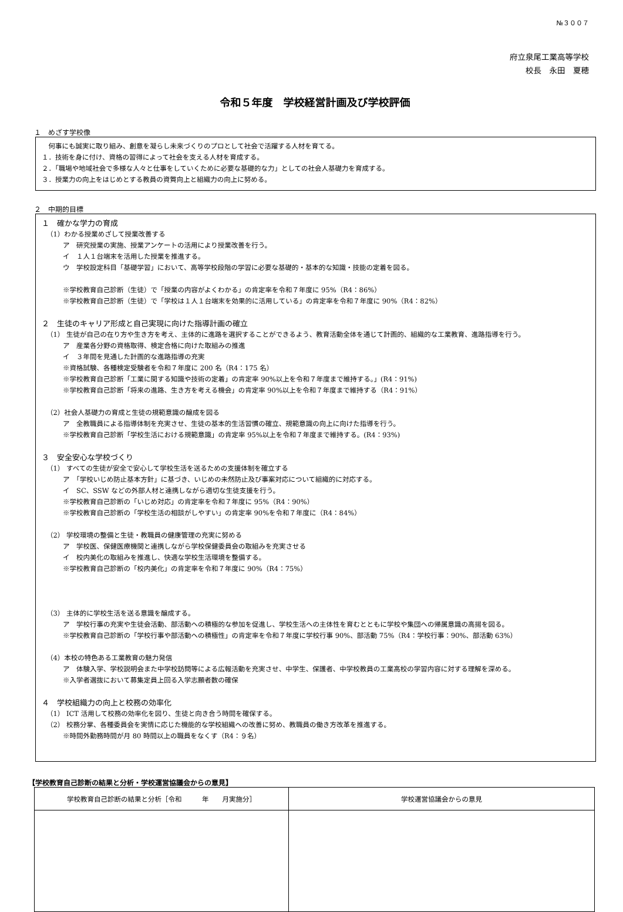№３００７
府立泉尾工業高等学校
校長　永田　夏穂
令和５年度　学校経営計画及び学校評価
１　めざす学校像
　何事にも誠実に取り組み、創意を凝らし未来づくりのプロとして社会で活躍する人材を育てる。
１．技術を身に付け、資格の習得によって社会を支える人材を育成する。
２．「職場や地域社会で多様な人々と仕事をしていくために必要な基礎的な力」としての社会人基礎力を育成する。
３．授業力の向上をはじめとする教員の資質向上と組織力の向上に努める。
２　中期的目標
１　確かな学力の育成
（1）わかる授業めざして授業改善する
ア　研究授業の実施、授業アンケートの活用により授業改善を行う。
イ　１人１台端末を活用した授業を推進する。
ウ　学校設定科目「基礎学習」において、高等学校段階の学習に必要な基礎的・基本的な知識・技能の定着を図る。
※学校教育自己診断（生徒）で「授業の内容がよくわかる」の肯定率を令和７年度に 95%（R4：86%）
※学校教育自己診断（生徒）で「学校は１人１台端末を効果的に活用している」の肯定率を令和７年度に 90%（R4：82%）
２　生徒のキャリア形成と自己実現に向けた指導計画の確立
（1） 生徒が自己の在り方や生き方を考え、主体的に進路を選択することができるよう、教育活動全体を通じて計画的、組織的な工業教育、進路指導を行う。
ア　産業各分野の資格取得、検定合格に向けた取組みの推進
イ　３年間を見通した計画的な進路指導の充実
※資格試験、各種検定受験者を令和７年度に 200 名（R4：175 名）
※学校教育自己診断「工業に関する知識や技術の定着」の肯定率 90%以上を令和７年度まで維持する。」(R4：91%)
※学校教育自己診断「将来の進路、生き方を考える機会」の肯定率 90%以上を令和７年度まで維持する（R4：91%）
（2）社会人基礎力の育成と生徒の規範意識の醸成を図る
ア　全教職員による指導体制を充実させ、生徒の基本的生活習慣の確立、規範意識の向上に向けた指導を行う。
※学校教育自己診断「学校生活における規範意識」の肯定率 95%以上を令和７年度まで維持する。(R4：93%)
３　安全安心な学校づくり
（1） すべての生徒が安全で安心して学校生活を送るための支援体制を確立する
ア　「学校いじめ防止基本方針」に基づき、いじめの未然防止及び事案対応について組織的に対応する。
イ　SC、SSW などの外部人材と連携しながら適切な生徒支援を行う。
※学校教育自己診断の「いじめ対応」の肯定率を令和７年度に 95%（R4：90%）
※学校教育自己診断の「学校生活の相談がしやすい」の肯定率 90%を令和７年度に（R4：84%）
（2） 学校環境の整備と生徒・教職員の健康管理の充実に努める
ア　学校医、保健医療機関と連携しながら学校保健委員会の取組みを充実させる
イ　校内美化の取組みを推進し、快適な学校生活環境を整備する。
※学校教育自己診断の「校内美化」の肯定率を令和７年度に 90%（R4：75%）
（3） 主体的に学校生活を送る意識を醸成する。
ア　学校行事の充実や生徒会活動、部活動への積極的な参加を促進し、学校生活への主体性を育むとともに学校や集団への帰属意識の高揚を図る。
※学校教育自己診断の「学校行事や部活動への積極性」の肯定率を令和７年度に学校行事 90%、部活動 75%（R4：学校行事：90%、部活動 63%）
（4）本校の特色ある工業教育の魅力発信
ア　体験入学、学校説明会また中学校訪問等による広報活動を充実させ、中学生、保護者、中学校教員の工業高校の学習内容に対する理解を深める。
※入学者選抜において募集定員上回る入学志願者数の確保
４　学校組織力の向上と校務の効率化
（1） ICT 活用して校務の効率化を図り、生徒と向き合う時間を確保する。
（2） 校務分掌、各種委員会を実情に応じた機能的な学校組織への改善に努め、教職員の働き方改革を推進する。
※時間外勤務時間が月 80 時間以上の職員をなくす（R4：９名）
【学校教育自己診断の結果と分析・学校運営協議会からの意見】
| 学校教育自己診断の結果と分析［令和 年 月実施分］ | 学校運営協議会からの意見 |